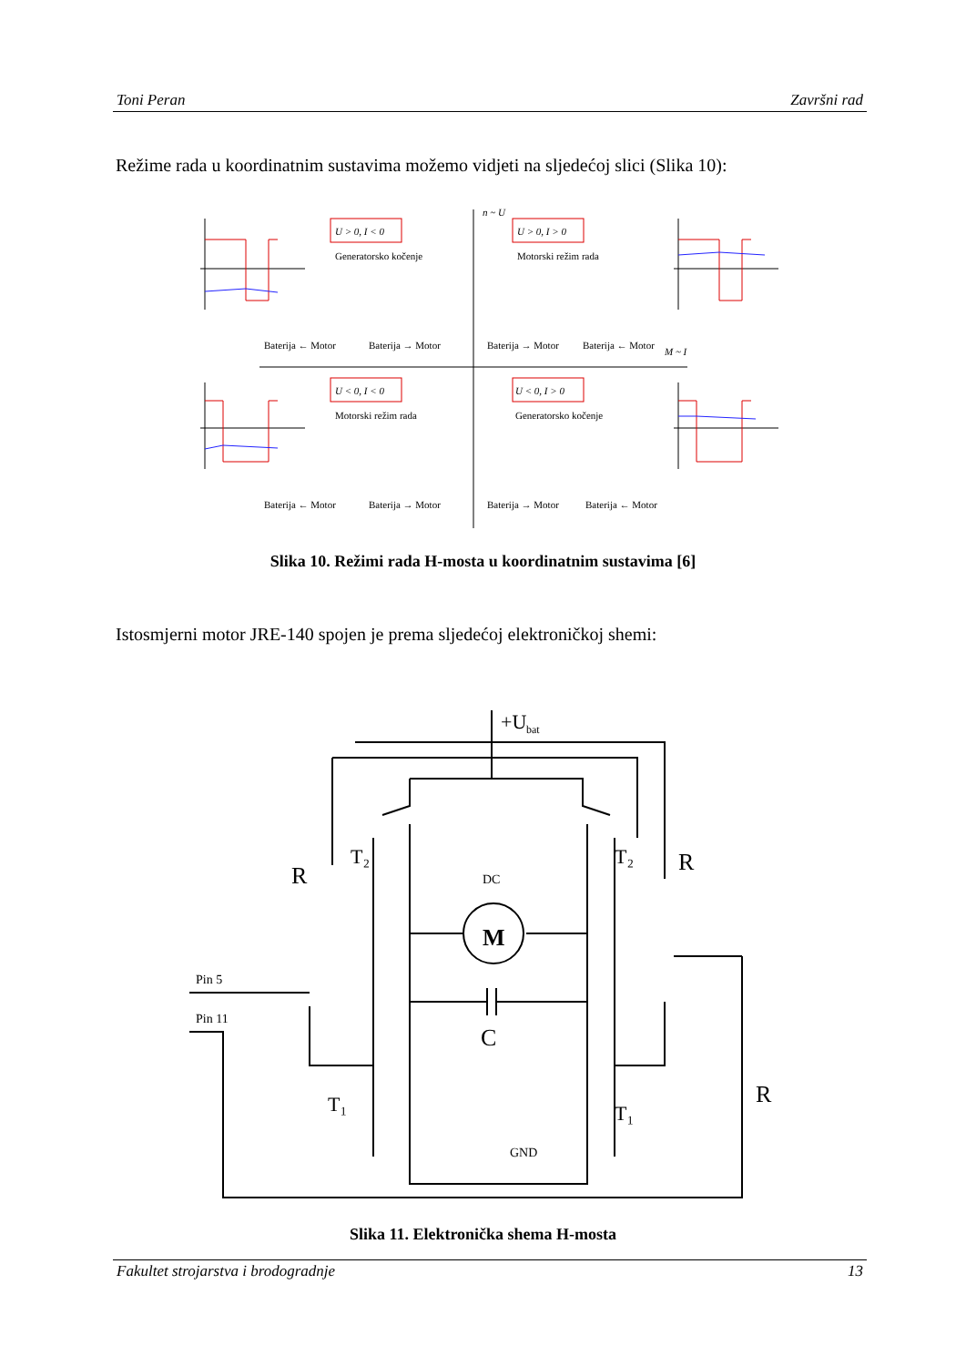Toni Peran Završni rad
Režime rada u koordinatnim sustavima možemo vidjeti na sljedećoj slici (Slika 10):
n ~ U
M ~ I
U > 0, I < 0
U > 0, I > 0
U < 0, I < 0
U < 0, I > 0
Generatorsko kočenje
Motorski režim rada
Motorski režim rada
Generatorsko kočenje
Baterija ← Motor
Baterija → Motor
Baterija → Motor
Baterija ← Motor
Baterija ← Motor
Baterija → Motor
Baterija → Motor
Baterija ← Motor
Slika 10. Režimi rada H-mosta u koordinatnim sustavima [6]
Istosmjerni motor JRE-140 spojen je prema sljedećoj elektroničkoj shemi:
+U
bat
R
R
R
T₂
T₂
T₁
T₁
M
DC
C
GND
Pin 5
Pin 11
Slika 11. Elektronička shema H-mosta
Fakultet strojarstva i brodogradnje 13